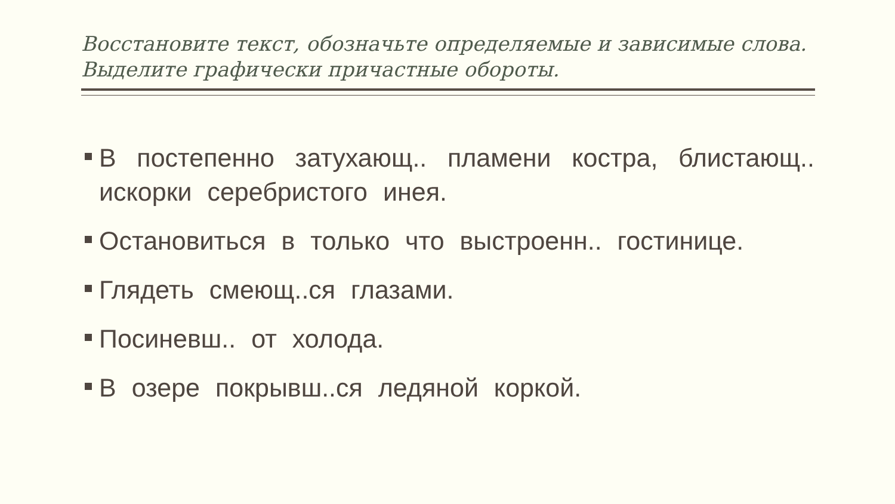Восстановите текст, обозначьте определяемые и зависимые слова. Выделите графически причастные обороты.
В постепенно затухающ.. пламени костра, блистающ.. искорки серебристого инея.
Остановиться в только что выстроенн.. гостинице.
Глядеть смеющ..ся глазами.
Посиневш.. от холода.
В озере покрывш..ся ледяной коркой.